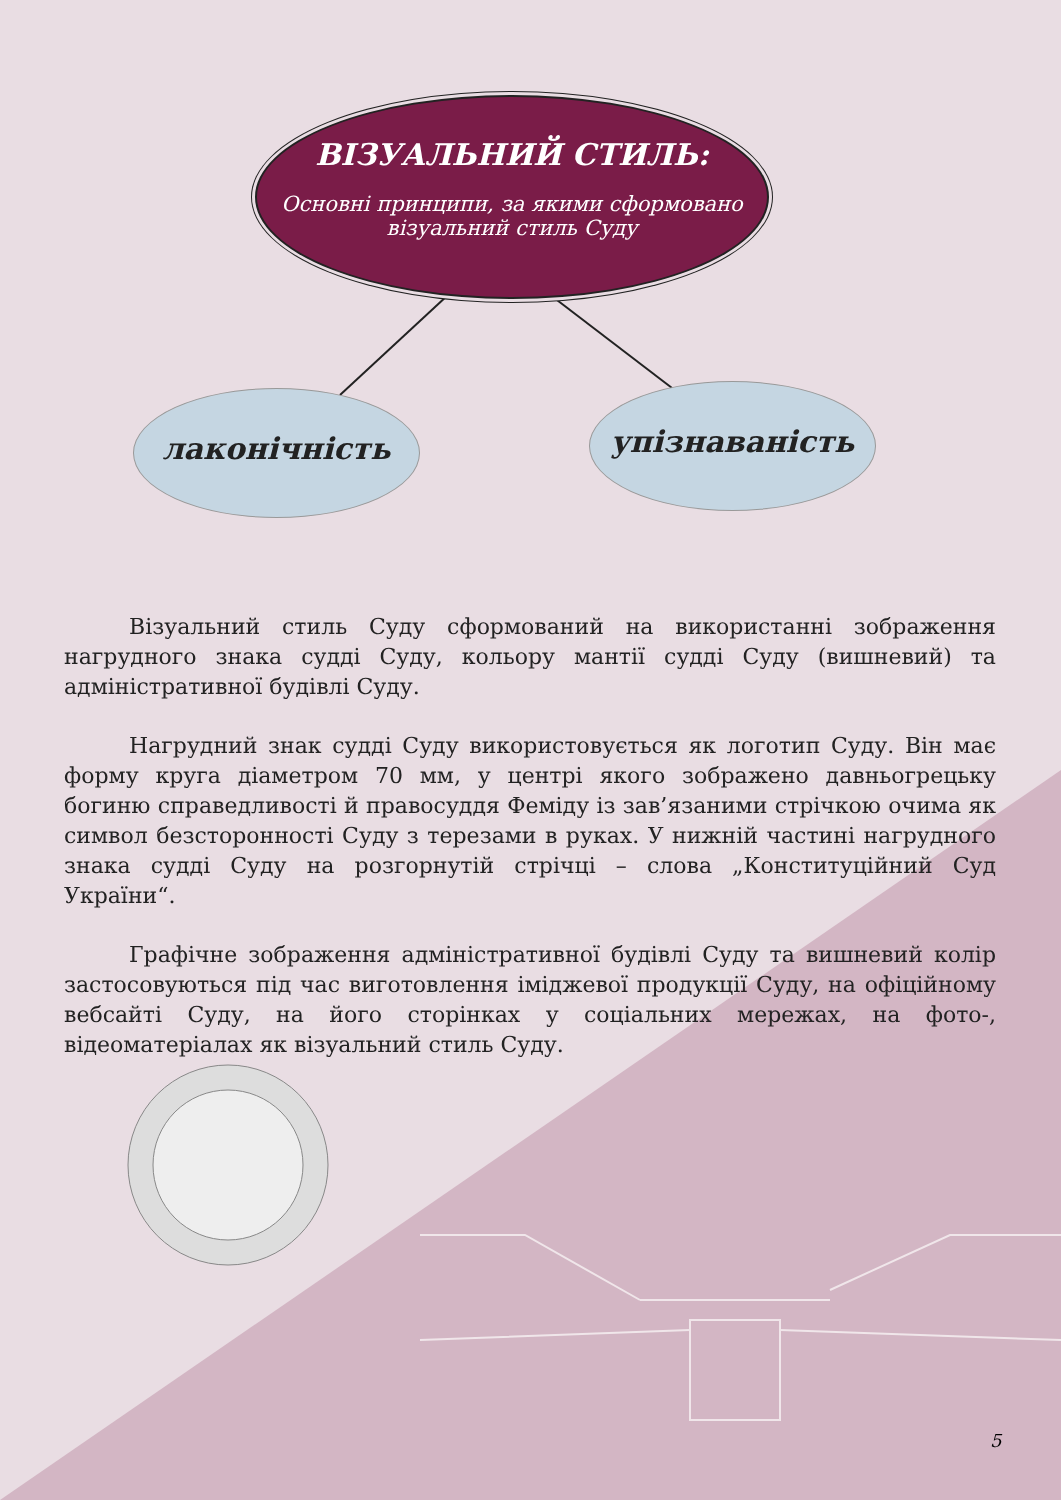ВІЗУАЛЬНИЙ СТИЛЬ:
Основні принципи, за якими сформовано візуальний стиль Суду
лаконічність упізнаваність
Візуальний стиль Суду сформований на використанні зображення нагрудного знака судді Суду, кольору мантії судді Суду (вишневий) та адміністративної будівлі Суду.
Нагрудний знак судді Суду використовується як логотип Суду. Він має форму круга діаметром 70 мм, у центрі якого зображено давньогрецьку богиню справедливості й правосуддя Феміду із зав’язаними стрічкою очима як символ безсторонності Суду з терезами в руках. У нижній частині нагрудного знака судді Суду на розгорнутій стрічці – слова „Конституційний Суд України“.
Графічне зображення адміністративної будівлі Суду та вишневий колір застосовуються під час виготовлення іміджевої продукції Суду, на офіційному вебсайті Суду, на його сторінках у соціальних мережах, на фото-, відеоматеріалах як візуальний стиль Суду.
5